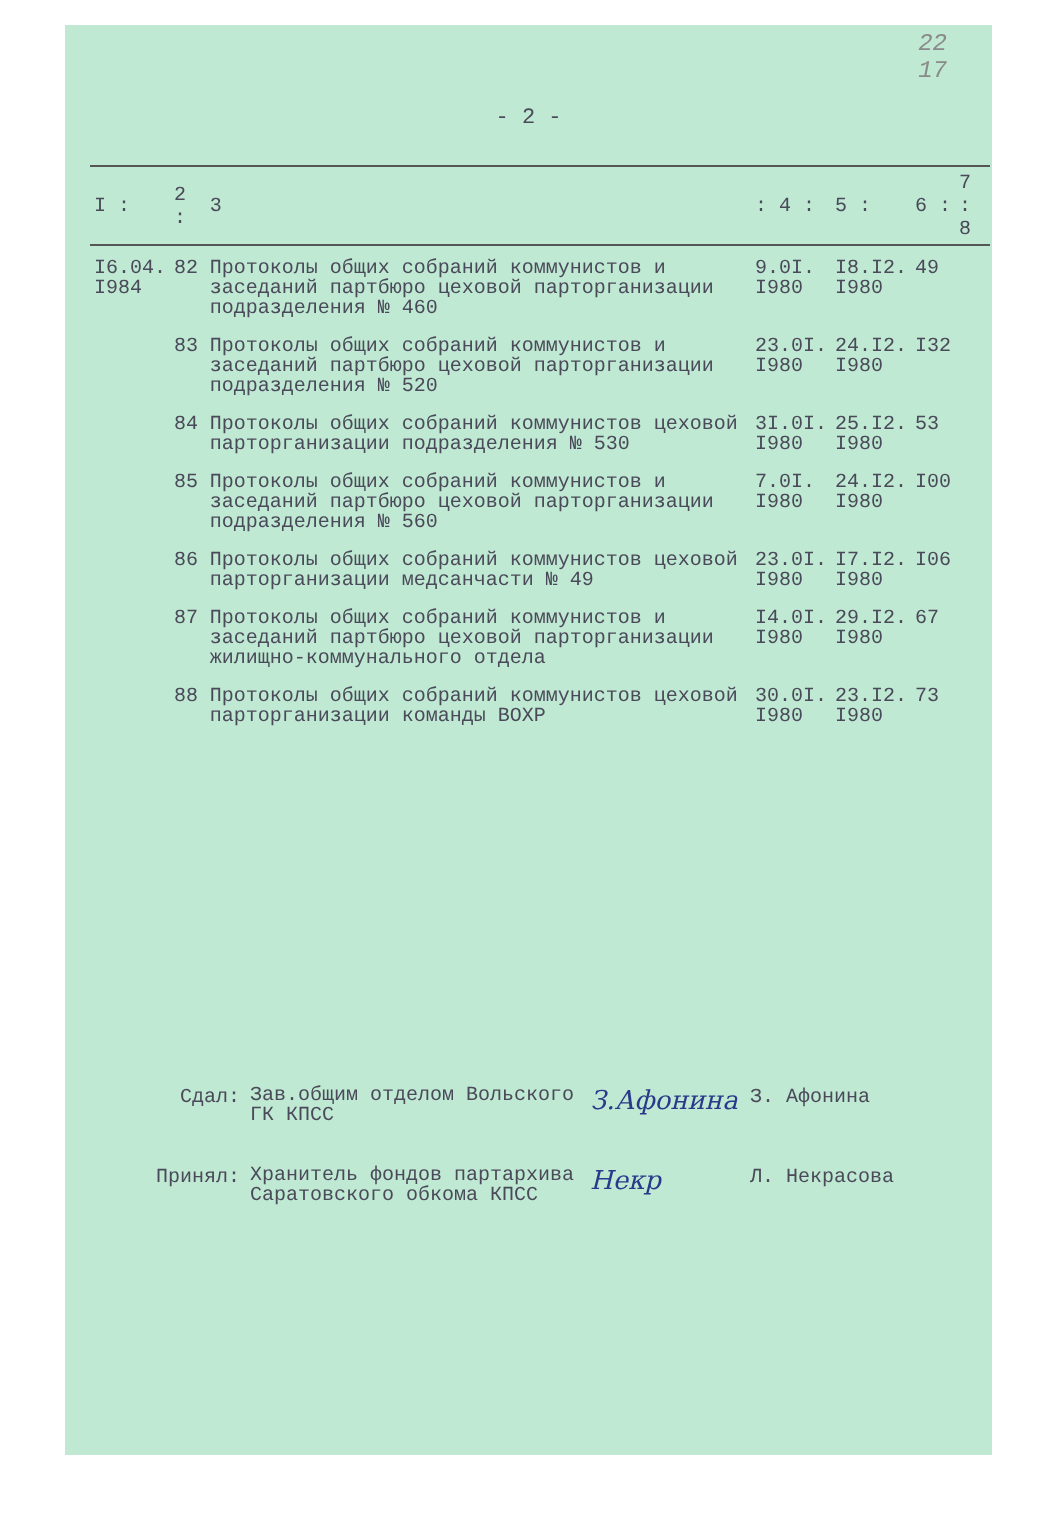22
17
- 2 -
| I : | 2 : | 3 | : 4 : | 5 : | 6 : | 7 : 8 |
| --- | --- | --- | --- | --- | --- | --- |
| I6.04. I984 | 82 | Протоколы общих собраний коммунистов и заседаний партбюро цеховой парторганизации подразделения № 460 | 9.0I. I980 | I8.I2. I980 | 49 | |
| | 83 | Протоколы общих собраний коммунистов и заседаний партбюро цеховой парторганизации подразделения № 520 | 23.0I. I980 | 24.I2. I980 | I32 | |
| | 84 | Протоколы общих собраний коммунистов цеховой парторганизации подразделения № 530 | 3I.0I. I980 | 25.I2. I980 | 53 | |
| | 85 | Протоколы общих собраний коммунистов и заседаний партбюро цеховой парторганизации подразделения № 560 | 7.0I. I980 | 24.I2. I980 | I00 | |
| | 86 | Протоколы общих собраний коммунистов цеховой парторганизации медсанчасти № 49 | 23.0I. I980 | I7.I2. I980 | I06 | |
| | 87 | Протоколы общих собраний коммунистов и заседаний партбюро цеховой парторганизации жилищно-коммунального отдела | I4.0I. I980 | 29.I2. I980 | 67 | |
| | 88 | Протоколы общих собраний коммунистов цеховой парторганизации команды ВОХР | 30.0I. I980 | 23.I2. I980 | 73 | |
Сдал: Зав.общим отделом Вольского ГК КПСС З.Афонина З. Афонина
Принял: Хранитель фондов партархива Саратовского обкома КПСС Некр Л. Некрасова